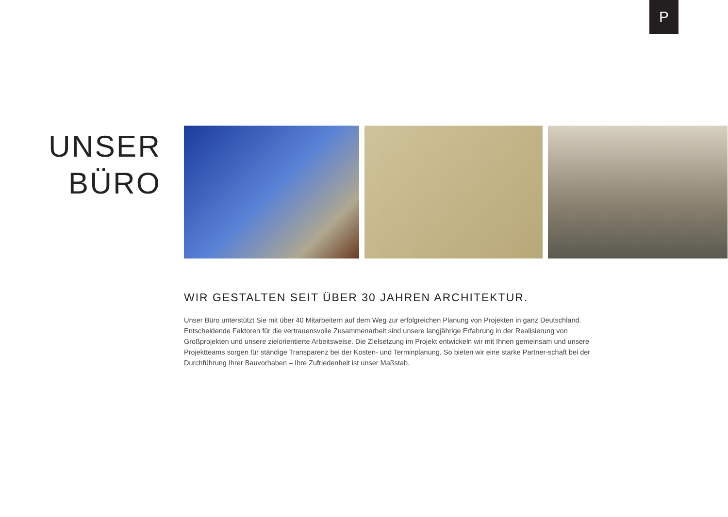P
UNSER
BÜRO
WIR GESTALTEN SEIT ÜBER 30 JAHREN ARCHITEKTUR.
Unser Büro unterstützt Sie mit über 40 Mitarbeitern auf dem Weg zur erfolgreichen Planung von Projekten in ganz Deutschland. Entscheidende Faktoren für die vertrauensvolle Zusammenarbeit sind unsere langjährige Erfahrung in der Realisierung von Großprojekten und unsere zielorientierte Arbeitsweise. Die Zielsetzung im Projekt entwickeln wir mit Ihnen gemeinsam und unsere Projektteams sorgen für ständige Transparenz bei der Kosten- und Terminplanung. So bieten wir eine starke Partner-schaft bei der Durchführung Ihrer Bauvorhaben – Ihre Zufriedenheit ist unser Maßstab.